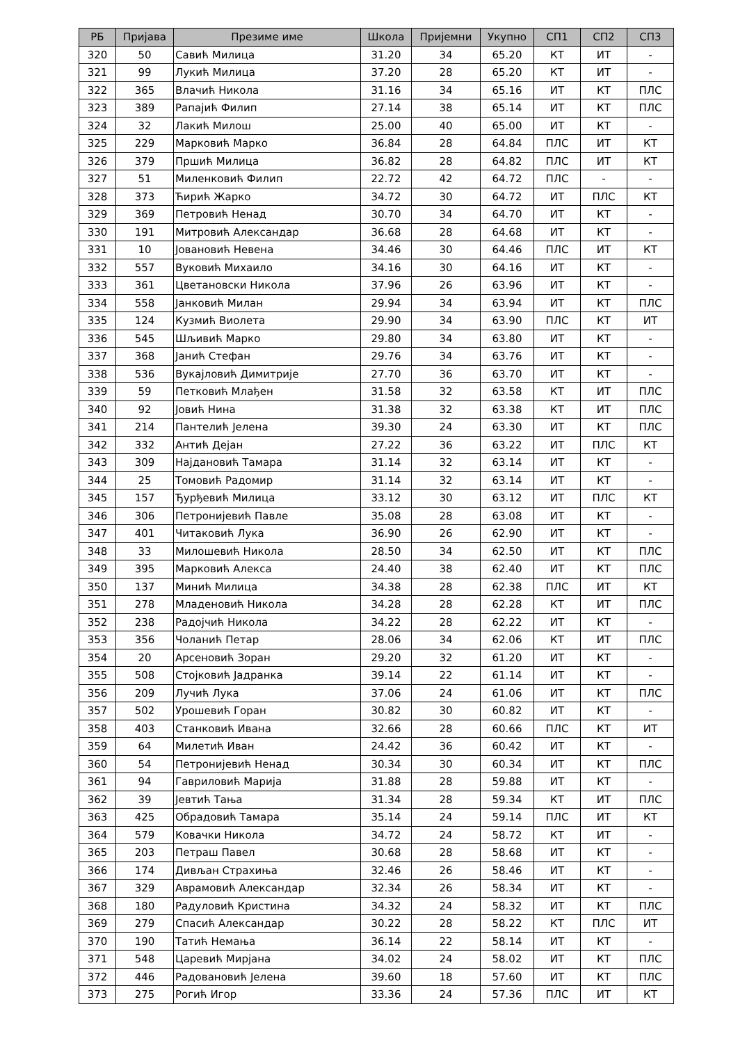| РБ | Пријава | Презиме име | Школа | Пријемни | Укупно | СП1 | СП2 | СП3 |
| --- | --- | --- | --- | --- | --- | --- | --- | --- |
| 320 | 50 | Савић Милица | 31.20 | 34 | 65.20 | КТ | ИТ | - |
| 321 | 99 | Лукић Милица | 37.20 | 28 | 65.20 | КТ | ИТ | - |
| 322 | 365 | Влачић Никола | 31.16 | 34 | 65.16 | ИТ | КТ | ПЛС |
| 323 | 389 | Рапајић Филип | 27.14 | 38 | 65.14 | ИТ | КТ | ПЛС |
| 324 | 32 | Лакић Милош | 25.00 | 40 | 65.00 | ИТ | КТ | - |
| 325 | 229 | Марковић Марко | 36.84 | 28 | 64.84 | ПЛС | ИТ | КТ |
| 326 | 379 | Пршић Милица | 36.82 | 28 | 64.82 | ПЛС | ИТ | КТ |
| 327 | 51 | Миленковић Филип | 22.72 | 42 | 64.72 | ПЛС | - | - |
| 328 | 373 | Ћирић Жарко | 34.72 | 30 | 64.72 | ИТ | ПЛС | КТ |
| 329 | 369 | Петровић Ненад | 30.70 | 34 | 64.70 | ИТ | КТ | - |
| 330 | 191 | Митровић Александар | 36.68 | 28 | 64.68 | ИТ | КТ | - |
| 331 | 10 | Јовановић Невена | 34.46 | 30 | 64.46 | ПЛС | ИТ | КТ |
| 332 | 557 | Вуковић Михаило | 34.16 | 30 | 64.16 | ИТ | КТ | - |
| 333 | 361 | Цветановски Никола | 37.96 | 26 | 63.96 | ИТ | КТ | - |
| 334 | 558 | Јанковић Милан | 29.94 | 34 | 63.94 | ИТ | КТ | ПЛС |
| 335 | 124 | Кузмић Виолета | 29.90 | 34 | 63.90 | ПЛС | КТ | ИТ |
| 336 | 545 | Шљивић Марко | 29.80 | 34 | 63.80 | ИТ | КТ | - |
| 337 | 368 | Јанић Стефан | 29.76 | 34 | 63.76 | ИТ | КТ | - |
| 338 | 536 | Вукајловић Димитрије | 27.70 | 36 | 63.70 | ИТ | КТ | - |
| 339 | 59 | Петковић Млађен | 31.58 | 32 | 63.58 | КТ | ИТ | ПЛС |
| 340 | 92 | Јовић Нина | 31.38 | 32 | 63.38 | КТ | ИТ | ПЛС |
| 341 | 214 | Пантелић Јелена | 39.30 | 24 | 63.30 | ИТ | КТ | ПЛС |
| 342 | 332 | Антић Дејан | 27.22 | 36 | 63.22 | ИТ | ПЛС | КТ |
| 343 | 309 | Најдановић Тамара | 31.14 | 32 | 63.14 | ИТ | КТ | - |
| 344 | 25 | Томовић Радомир | 31.14 | 32 | 63.14 | ИТ | КТ | - |
| 345 | 157 | Ђурђевић Милица | 33.12 | 30 | 63.12 | ИТ | ПЛС | КТ |
| 346 | 306 | Петронијевић Павле | 35.08 | 28 | 63.08 | ИТ | КТ | - |
| 347 | 401 | Читаковић Лука | 36.90 | 26 | 62.90 | ИТ | КТ | - |
| 348 | 33 | Милошевић Никола | 28.50 | 34 | 62.50 | ИТ | КТ | ПЛС |
| 349 | 395 | Марковић Алекса | 24.40 | 38 | 62.40 | ИТ | КТ | ПЛС |
| 350 | 137 | Минић Милица | 34.38 | 28 | 62.38 | ПЛС | ИТ | КТ |
| 351 | 278 | Младеновић Никола | 34.28 | 28 | 62.28 | КТ | ИТ | ПЛС |
| 352 | 238 | Радојчић Никола | 34.22 | 28 | 62.22 | ИТ | КТ | - |
| 353 | 356 | Чоланић Петар | 28.06 | 34 | 62.06 | КТ | ИТ | ПЛС |
| 354 | 20 | Арсеновић Зоран | 29.20 | 32 | 61.20 | ИТ | КТ | - |
| 355 | 508 | Стојковић Јадранка | 39.14 | 22 | 61.14 | ИТ | КТ | - |
| 356 | 209 | Лучић Лука | 37.06 | 24 | 61.06 | ИТ | КТ | ПЛС |
| 357 | 502 | Урошевић Горан | 30.82 | 30 | 60.82 | ИТ | КТ | - |
| 358 | 403 | Станковић Ивана | 32.66 | 28 | 60.66 | ПЛС | КТ | ИТ |
| 359 | 64 | Милетић Иван | 24.42 | 36 | 60.42 | ИТ | КТ | - |
| 360 | 54 | Петронијевић Ненад | 30.34 | 30 | 60.34 | ИТ | КТ | ПЛС |
| 361 | 94 | Гавриловић Марија | 31.88 | 28 | 59.88 | ИТ | КТ | - |
| 362 | 39 | Јевтић Тања | 31.34 | 28 | 59.34 | КТ | ИТ | ПЛС |
| 363 | 425 | Обрадовић Тамара | 35.14 | 24 | 59.14 | ПЛС | ИТ | КТ |
| 364 | 579 | Ковачки Никола | 34.72 | 24 | 58.72 | КТ | ИТ | - |
| 365 | 203 | Петраш Павел | 30.68 | 28 | 58.68 | ИТ | КТ | - |
| 366 | 174 | Дивљан Страхиња | 32.46 | 26 | 58.46 | ИТ | КТ | - |
| 367 | 329 | Аврамовић Александар | 32.34 | 26 | 58.34 | ИТ | КТ | - |
| 368 | 180 | Радуловић Кристина | 34.32 | 24 | 58.32 | ИТ | КТ | ПЛС |
| 369 | 279 | Спасић Александар | 30.22 | 28 | 58.22 | КТ | ПЛС | ИТ |
| 370 | 190 | Татић Немања | 36.14 | 22 | 58.14 | ИТ | КТ | - |
| 371 | 548 | Царевић Мирјана | 34.02 | 24 | 58.02 | ИТ | КТ | ПЛС |
| 372 | 446 | Радовановић Јелена | 39.60 | 18 | 57.60 | ИТ | КТ | ПЛС |
| 373 | 275 | Рогић Игор | 33.36 | 24 | 57.36 | ПЛС | ИТ | КТ |